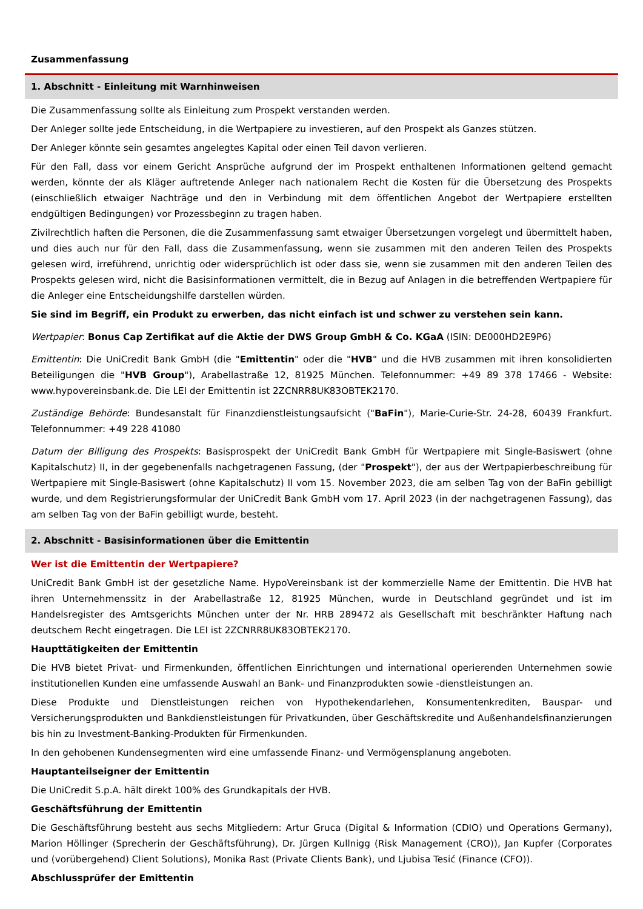Zusammenfassung
1. Abschnitt - Einleitung mit Warnhinweisen
Die Zusammenfassung sollte als Einleitung zum Prospekt verstanden werden.
Der Anleger sollte jede Entscheidung, in die Wertpapiere zu investieren, auf den Prospekt als Ganzes stützen.
Der Anleger könnte sein gesamtes angelegtes Kapital oder einen Teil davon verlieren.
Für den Fall, dass vor einem Gericht Ansprüche aufgrund der im Prospekt enthaltenen Informationen geltend gemacht werden, könnte der als Kläger auftretende Anleger nach nationalem Recht die Kosten für die Übersetzung des Prospekts (einschließlich etwaiger Nachträge und den in Verbindung mit dem öffentlichen Angebot der Wertpapiere erstellten endgültigen Bedingungen) vor Prozessbeginn zu tragen haben.
Zivilrechtlich haften die Personen, die die Zusammenfassung samt etwaiger Übersetzungen vorgelegt und übermittelt haben, und dies auch nur für den Fall, dass die Zusammenfassung, wenn sie zusammen mit den anderen Teilen des Prospekts gelesen wird, irreführend, unrichtig oder widersprüchlich ist oder dass sie, wenn sie zusammen mit den anderen Teilen des Prospekts gelesen wird, nicht die Basisinformationen vermittelt, die in Bezug auf Anlagen in die betreffenden Wertpapiere für die Anleger eine Entscheidungshilfe darstellen würden.
Sie sind im Begriff, ein Produkt zu erwerben, das nicht einfach ist und schwer zu verstehen sein kann.
Wertpapier: Bonus Cap Zertifikat auf die Aktie der DWS Group GmbH & Co. KGaA (ISIN: DE000HD2E9P6)
Emittentin: Die UniCredit Bank GmbH (die "Emittentin" oder die "HVB" und die HVB zusammen mit ihren konsolidierten Beteiligungen die "HVB Group"), Arabellastraße 12, 81925 München. Telefonnummer: +49 89 378 17466 - Website: www.hypovereinsbank.de. Die LEI der Emittentin ist 2ZCNRR8UK83OBTEK2170.
Zuständige Behörde: Bundesanstalt für Finanzdienstleistungsaufsicht ("BaFin"), Marie-Curie-Str. 24-28, 60439 Frankfurt. Telefonnummer: +49 228 41080
Datum der Billigung des Prospekts: Basisprospekt der UniCredit Bank GmbH für Wertpapiere mit Single-Basiswert (ohne Kapitalschutz) II, in der gegebenenfalls nachgetragenen Fassung, (der "Prospekt"), der aus der Wertpapierbeschreibung für Wertpapiere mit Single-Basiswert (ohne Kapitalschutz) II vom 15. November 2023, die am selben Tag von der BaFin gebilligt wurde, und dem Registrierungsformular der UniCredit Bank GmbH vom 17. April 2023 (in der nachgetragenen Fassung), das am selben Tag von der BaFin gebilligt wurde, besteht.
2. Abschnitt - Basisinformationen über die Emittentin
Wer ist die Emittentin der Wertpapiere?
UniCredit Bank GmbH ist der gesetzliche Name. HypoVereinsbank ist der kommerzielle Name der Emittentin. Die HVB hat ihren Unternehmenssitz in der Arabellastraße 12, 81925 München, wurde in Deutschland gegründet und ist im Handelsregister des Amtsgerichts München unter der Nr. HRB 289472 als Gesellschaft mit beschränkter Haftung nach deutschem Recht eingetragen. Die LEI ist 2ZCNRR8UK83OBTEK2170.
Haupttätigkeiten der Emittentin
Die HVB bietet Privat- und Firmenkunden, öffentlichen Einrichtungen und international operierenden Unternehmen sowie institutionellen Kunden eine umfassende Auswahl an Bank- und Finanzprodukten sowie -dienstleistungen an.
Diese Produkte und Dienstleistungen reichen von Hypothekendarlehen, Konsumentenkrediten, Bauspar- und Versicherungsprodukten und Bankdienstleistungen für Privatkunden, über Geschäftskredite und Außenhandelsfinanzierungen bis hin zu Investment-Banking-Produkten für Firmenkunden.
In den gehobenen Kundensegmenten wird eine umfassende Finanz- und Vermögensplanung angeboten.
Hauptanteilseigner der Emittentin
Die UniCredit S.p.A. hält direkt 100% des Grundkapitals der HVB.
Geschäftsführung der Emittentin
Die Geschäftsführung besteht aus sechs Mitgliedern: Artur Gruca (Digital & Information (CDIO) und Operations Germany), Marion Höllinger (Sprecherin der Geschäftsführung), Dr. Jürgen Kullnigg (Risk Management (CRO)), Jan Kupfer (Corporates und (vorübergehend) Client Solutions), Monika Rast (Private Clients Bank), und Ljubisa Tesić (Finance (CFO)).
Abschlussprüfer der Emittentin